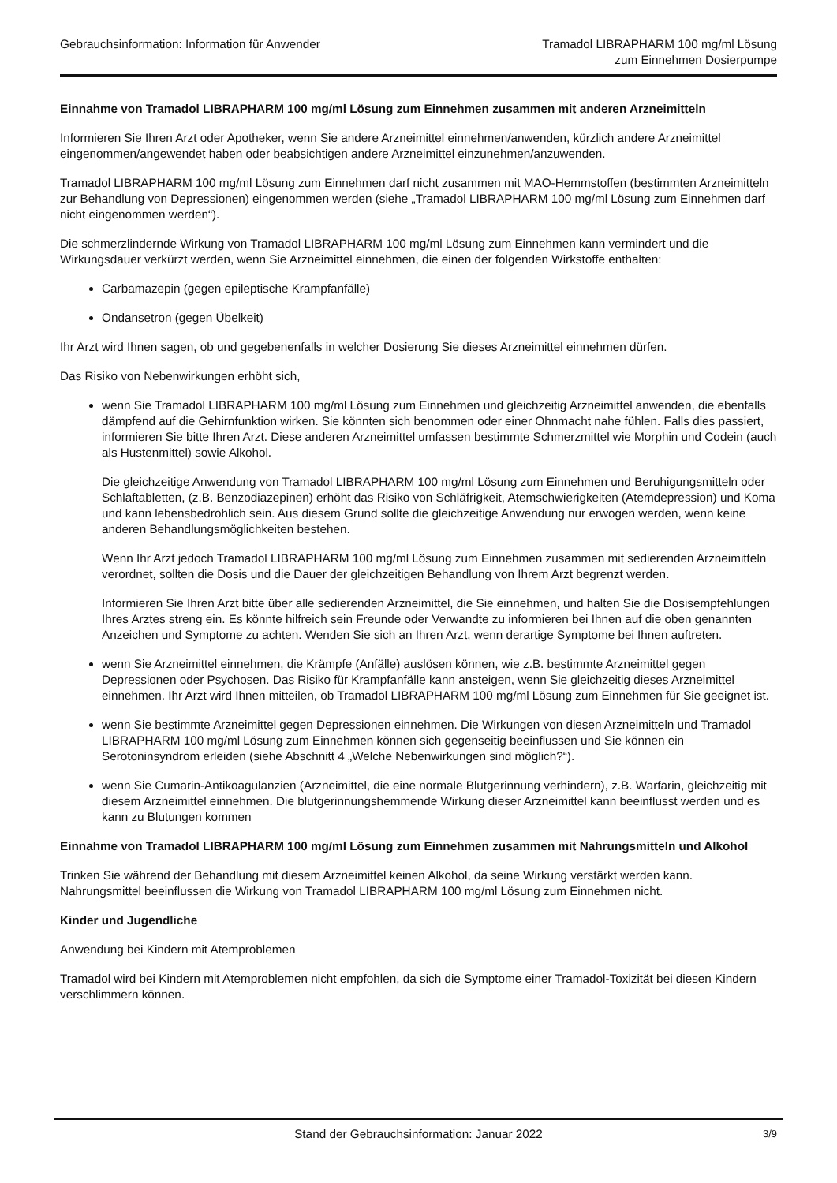Gebrauchsinformation: Information für Anwender
Tramadol LIBRAPHARM 100 mg/ml Lösung
zum Einnehmen Dosierpumpe
Einnahme von Tramadol LIBRAPHARM 100 mg/ml Lösung zum Einnehmen zusammen mit anderen Arzneimitteln
Informieren Sie Ihren Arzt oder Apotheker, wenn Sie andere Arzneimittel einnehmen/anwenden, kürzlich andere Arzneimittel eingenommen/angewendet haben oder beabsichtigen andere Arzneimittel einzunehmen/anzuwenden.
Tramadol LIBRAPHARM 100 mg/ml Lösung zum Einnehmen darf nicht zusammen mit MAO-Hemmstoffen (bestimmten Arzneimitteln zur Behandlung von Depressionen) eingenommen werden (siehe „Tramadol LIBRAPHARM 100 mg/ml Lösung zum Einnehmen darf nicht eingenommen werden“).
Die schmerzlindernde Wirkung von Tramadol LIBRAPHARM 100 mg/ml Lösung zum Einnehmen kann vermindert und die Wirkungsdauer verkürzt werden, wenn Sie Arzneimittel einnehmen, die einen der folgenden Wirkstoffe enthalten:
Carbamazepin (gegen epileptische Krampfanfälle)
Ondansetron (gegen Übelkeit)
Ihr Arzt wird Ihnen sagen, ob und gegebenenfalls in welcher Dosierung Sie dieses Arzneimittel einnehmen dürfen.
Das Risiko von Nebenwirkungen erhöht sich,
wenn Sie Tramadol LIBRAPHARM 100 mg/ml Lösung zum Einnehmen und gleichzeitig Arzneimittel anwenden, die ebenfalls dämpfend auf die Gehirnfunktion wirken. Sie könnten sich benommen oder einer Ohnmacht nahe fühlen. Falls dies passiert, informieren Sie bitte Ihren Arzt. Diese anderen Arzneimittel umfassen bestimmte Schmerzmittel wie Morphin und Codein (auch als Hustenmittel) sowie Alkohol.
Die gleichzeitige Anwendung von Tramadol LIBRAPHARM 100 mg/ml Lösung zum Einnehmen und Beruhigungsmitteln oder Schlaftabletten, (z.B. Benzodiazepinen) erhöht das Risiko von Schläfrigkeit, Atemschwierigkeiten (Atemdepression) und Koma und kann lebensbedrohlich sein. Aus diesem Grund sollte die gleichzeitige Anwendung nur erwogen werden, wenn keine anderen Behandlungsmöglichkeiten bestehen.
Wenn Ihr Arzt jedoch Tramadol LIBRAPHARM 100 mg/ml Lösung zum Einnehmen zusammen mit sedierenden Arzneimitteln verordnet, sollten die Dosis und die Dauer der gleichzeitigen Behandlung von Ihrem Arzt begrenzt werden.
Informieren Sie Ihren Arzt bitte über alle sedierenden Arzneimittel, die Sie einnehmen, und halten Sie die Dosisempfehlungen Ihres Arztes streng ein. Es könnte hilfreich sein Freunde oder Verwandte zu informieren bei Ihnen auf die oben genannten Anzeichen und Symptome zu achten. Wenden Sie sich an Ihren Arzt, wenn derartige Symptome bei Ihnen auftreten.
wenn Sie Arzneimittel einnehmen, die Krämpfe (Anfälle) auslösen können, wie z.B. bestimmte Arzneimittel gegen Depressionen oder Psychosen. Das Risiko für Krampfanfälle kann ansteigen, wenn Sie gleichzeitig dieses Arzneimittel einnehmen. Ihr Arzt wird Ihnen mitteilen, ob Tramadol LIBRAPHARM 100 mg/ml Lösung zum Einnehmen für Sie geeignet ist.
wenn Sie bestimmte Arzneimittel gegen Depressionen einnehmen. Die Wirkungen von diesen Arzneimitteln und Tramadol LIBRAPHARM 100 mg/ml Lösung zum Einnehmen können sich gegenseitig beeinflussen und Sie können ein Serotoninsyndrom erleiden (siehe Abschnitt 4 „Welche Nebenwirkungen sind möglich?“).
wenn Sie Cumarin-Antikoagulanzien (Arzneimittel, die eine normale Blutgerinnung verhindern), z.B. Warfarin, gleichzeitig mit diesem Arzneimittel einnehmen. Die blutgerinnungshemmende Wirkung dieser Arzneimittel kann beeinflusst werden und es kann zu Blutungen kommen
Einnahme von Tramadol LIBRAPHARM 100 mg/ml Lösung zum Einnehmen zusammen mit Nahrungsmitteln und Alkohol
Trinken Sie während der Behandlung mit diesem Arzneimittel keinen Alkohol, da seine Wirkung verstärkt werden kann. Nahrungsmittel beeinflussen die Wirkung von Tramadol LIBRAPHARM 100 mg/ml Lösung zum Einnehmen nicht.
Kinder und Jugendliche
Anwendung bei Kindern mit Atemproblemen
Tramadol wird bei Kindern mit Atemproblemen nicht empfohlen, da sich die Symptome einer Tramadol-Toxizität bei diesen Kindern verschlimmern können.
Stand der Gebrauchsinformation: Januar 2022 3/9